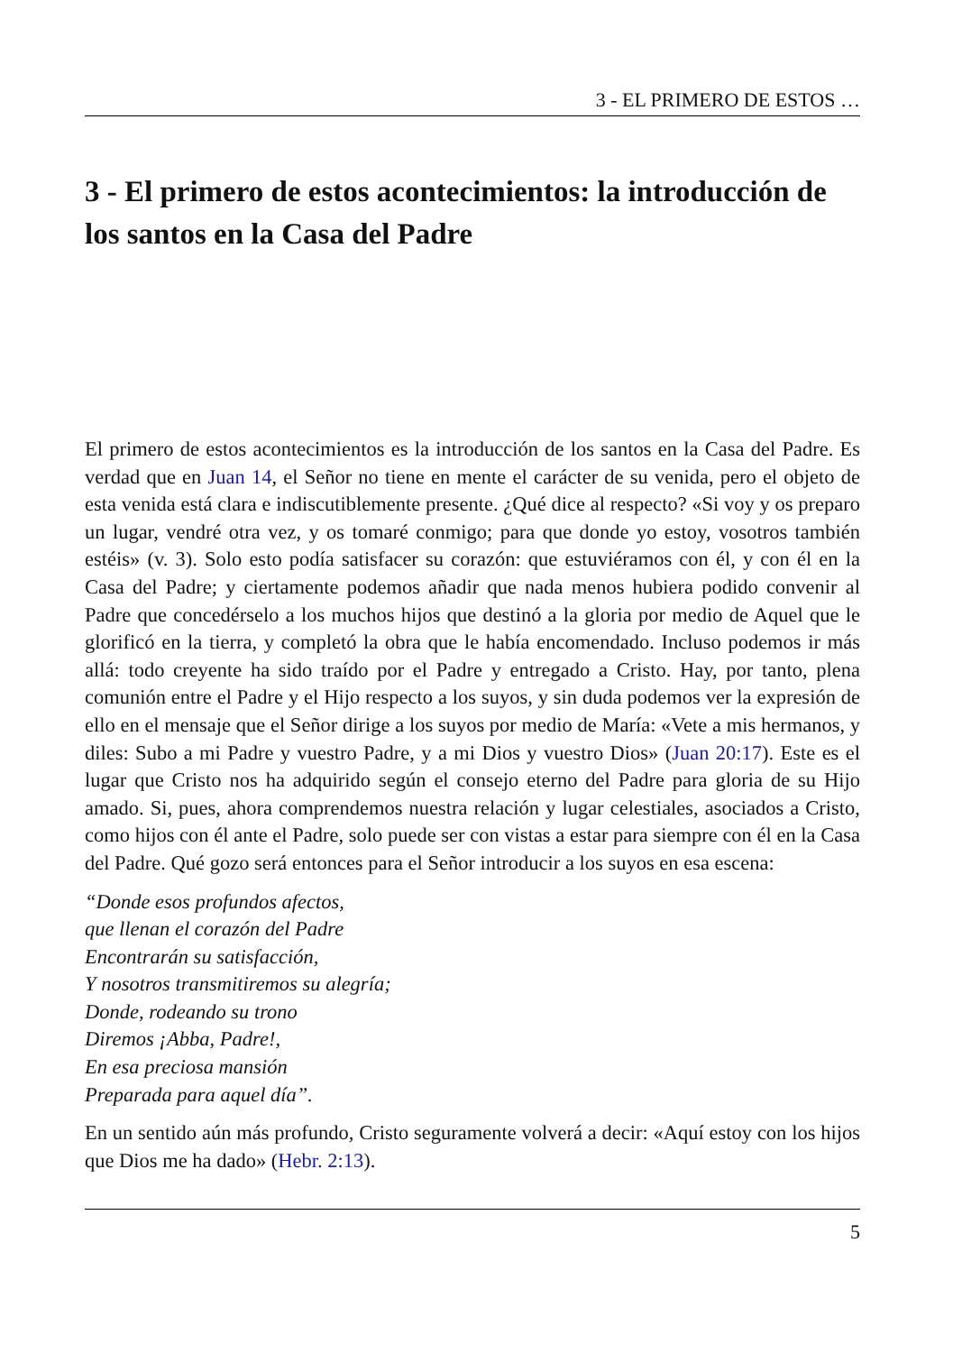3 - EL PRIMERO DE ESTOS …
3 - El primero de estos acontecimientos: la introducción de los santos en la Casa del Padre
El primero de estos acontecimientos es la introducción de los santos en la Casa del Padre. Es verdad que en Juan 14, el Señor no tiene en mente el carácter de su venida, pero el objeto de esta venida está clara e indiscutiblemente presente. ¿Qué dice al respecto? «Si voy y os preparo un lugar, vendré otra vez, y os tomaré conmigo; para que donde yo estoy, vosotros también estéis» (v. 3). Solo esto podía satisfacer su corazón: que estuviéramos con él, y con él en la Casa del Padre; y ciertamente podemos añadir que nada menos hubiera podido convenir al Padre que concedérselo a los muchos hijos que destinó a la gloria por medio de Aquel que le glorificó en la tierra, y completó la obra que le había encomendado. Incluso podemos ir más allá: todo creyente ha sido traído por el Padre y entregado a Cristo. Hay, por tanto, plena comunión entre el Padre y el Hijo respecto a los suyos, y sin duda podemos ver la expresión de ello en el mensaje que el Señor dirige a los suyos por medio de María: «Vete a mis hermanos, y diles: Subo a mi Padre y vuestro Padre, y a mi Dios y vuestro Dios» (Juan 20:17). Este es el lugar que Cristo nos ha adquirido según el consejo eterno del Padre para gloria de su Hijo amado. Si, pues, ahora comprendemos nuestra relación y lugar celestiales, asociados a Cristo, como hijos con él ante el Padre, solo puede ser con vistas a estar para siempre con él en la Casa del Padre. Qué gozo será entonces para el Señor introducir a los suyos en esa escena:
“Donde esos profundos afectos,
que llenan el corazón del Padre
Encontrarán su satisfacción,
Y nosotros transmitiremos su alegría;
Donde, rodeando su trono
Diremos ¡Abba, Padre!,
En esa preciosa mansión
Preparada para aquel día”.
En un sentido aún más profundo, Cristo seguramente volverá a decir: «Aquí estoy con los hijos que Dios me ha dado» (Hebr. 2:13).
5